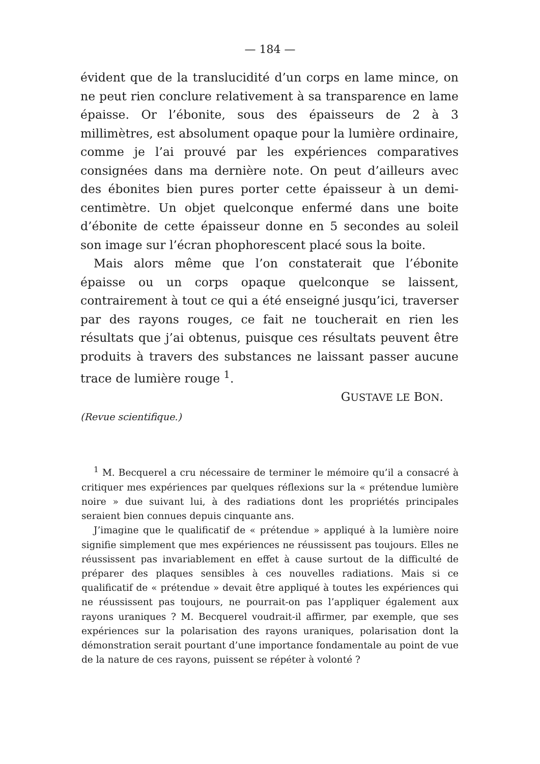— 184 —
évident que de la translucidité d’un corps en lame mince, on ne peut rien conclure relativement à sa transparence en lame épaisse. Or l’ébonite, sous des épaisseurs de 2 à 3 millimètres, est absolument opaque pour la lumière ordinaire, comme je l’ai prouvé par les expériences comparatives consignées dans ma dernière note. On peut d’ailleurs avec des ébonites bien pures porter cette épaisseur à un demi-centimètre. Un objet quelconque enfermé dans une boite d’ébonite de cette épaisseur donne en 5 secondes au soleil son image sur l’écran phophorescent placé sous la boite.
Mais alors même que l’on constaterait que l’ébonite épaisse ou un corps opaque quelconque se laissent, contrairement à tout ce qui a été enseigné jusqu’ici, traverser par des rayons rouges, ce fait ne toucherait en rien les résultats que j’ai obtenus, puisque ces résultats peuvent être produits à travers des substances ne laissant passer aucune trace de lumière rouge <sup>1</sup>.
GUSTAVE LE BON.
(Revue scientifique.)
<sup>1</sup> M. Becquerel a cru nécessaire de terminer le mémoire qu’il a consacré à critiquer mes expériences par quelques réflexions sur la « prétendue lumière noire » due suivant lui, à des radiations dont les propriétés principales seraient bien connues depuis cinquante ans.
J’imagine que le qualificatif de « prétendue » appliqué à la lumière noire signifie simplement que mes expériences ne réussissent pas toujours. Elles ne réussissent pas invariablement en effet à cause surtout de la difficulté de préparer des plaques sensibles à ces nouvelles radiations. Mais si ce qualificatif de « prétendue » devait être appliqué à toutes les expériences qui ne réussissent pas toujours, ne pourrait-on pas l’appliquer également aux rayons uraniques ? M. Becquerel voudrait-il affirmer, par exemple, que ses expériences sur la polarisation des rayons uraniques, polarisation dont la démonstration serait pourtant d’une importance fondamentale au point de vue de la nature de ces rayons, puissent se répéter à volonté ?